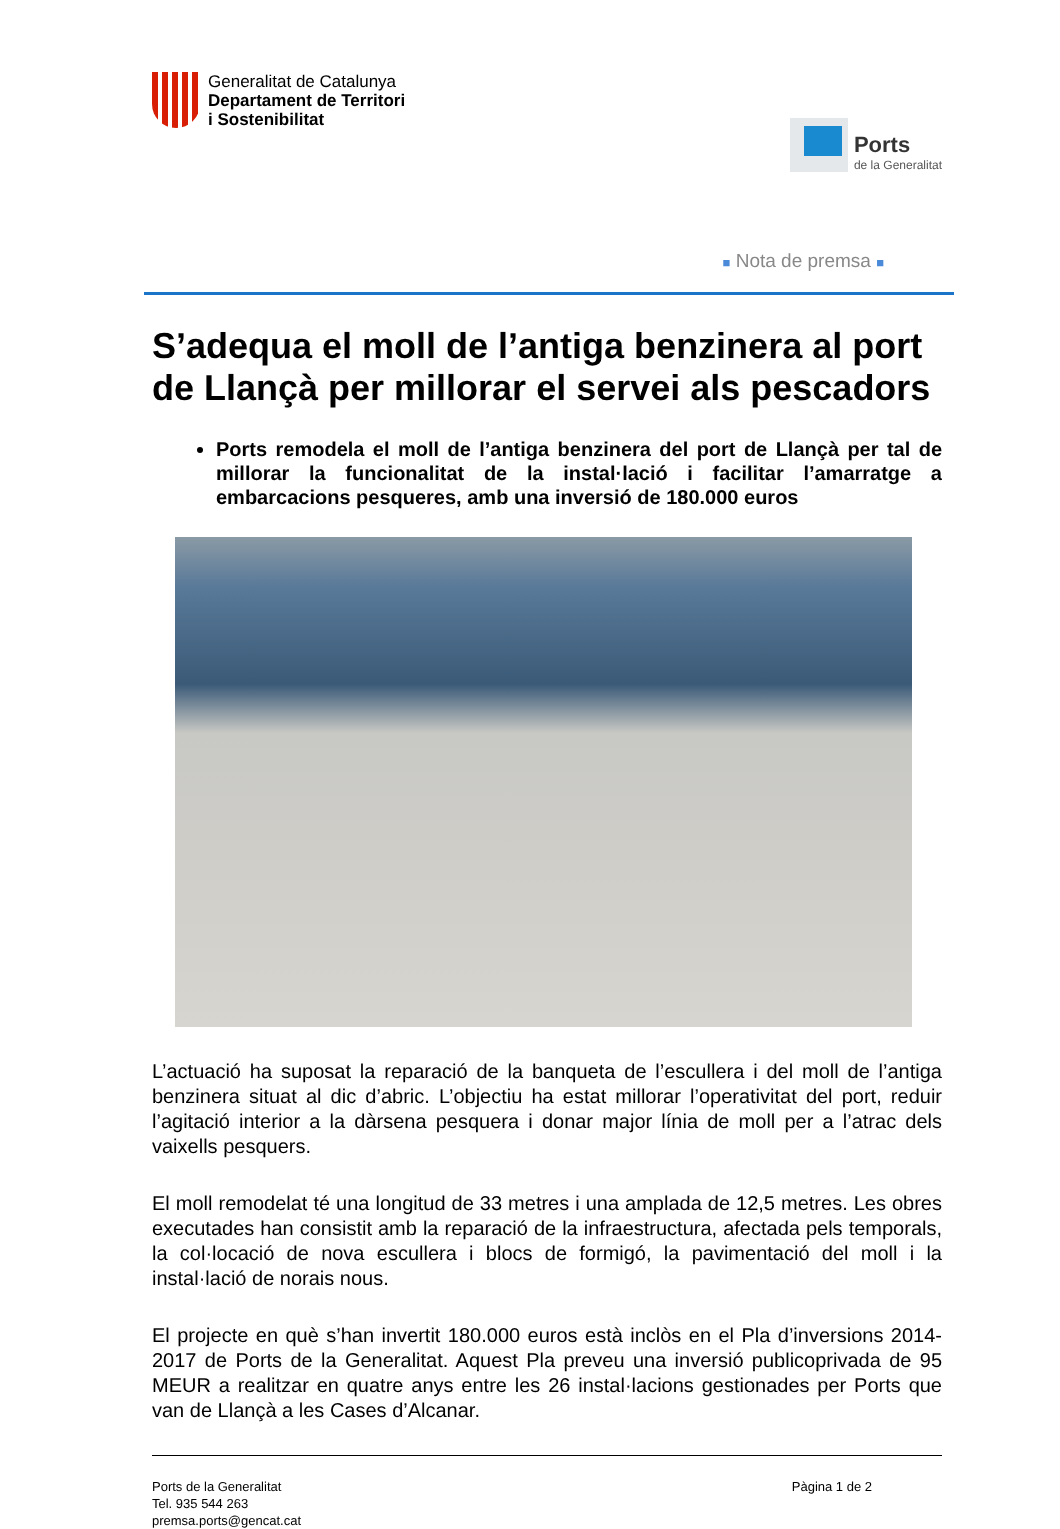Generalitat de Catalunya
Departament de Territori
i Sostenibilitat
Ports
de la Generalitat
■ Nota de premsa ■
S’adequa el moll de l’antiga benzinera al port de Llançà per millorar el servei als pescadors
Ports remodela el moll de l’antiga benzinera del port de Llançà per tal de millorar la funcionalitat de la instal·lació i facilitar l’amarratge a embarcacions pesqueres, amb una inversió de 180.000 euros
L’actuació ha suposat la reparació de la banqueta de l’escullera i del moll de l’antiga benzinera situat al dic d’abric. L’objectiu ha estat millorar l’operativitat del port, reduir l’agitació interior a la dàrsena pesquera i donar major línia de moll per a l’atrac dels vaixells pesquers.
El moll remodelat té una longitud de 33 metres i una amplada de 12,5 metres. Les obres executades han consistit amb la reparació de la infraestructura, afectada pels temporals, la col·locació de nova escullera i blocs de formigó, la pavimentació del moll i la instal·lació de norais nous.
El projecte en què s’han invertit 180.000 euros està inclòs en el Pla d’inversions 2014-2017 de Ports de la Generalitat. Aquest Pla preveu una inversió publicoprivada de 95 MEUR a realitzar en quatre anys entre les 26 instal·lacions gestionades per Ports que van de Llançà a les Cases d’Alcanar.
Ports de la Generalitat
Tel. 935 544 263
premsa.ports@gencat.cat
Pàgina 1 de 2